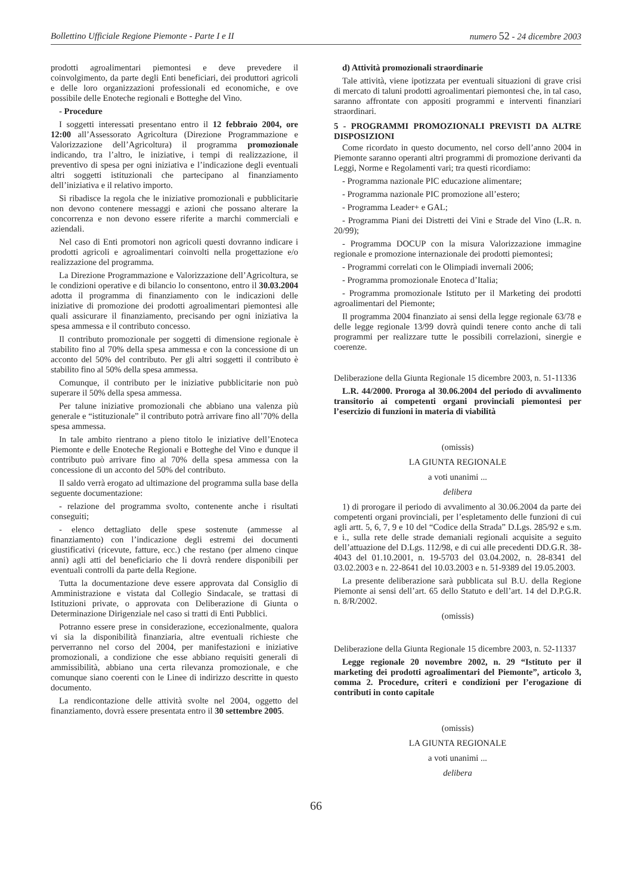Bollettino Ufficiale Regione Piemonte - Parte I e II numero 52 - 24 dicembre 2003
prodotti agroalimentari piemontesi e deve prevedere il coinvolgimento, da parte degli Enti beneficiari, dei produttori agricoli e delle loro organizzazioni professionali ed economiche, e ove possibile delle Enoteche regionali e Botteghe del Vino.
- Procedure
I soggetti interessati presentano entro il 12 febbraio 2004, ore 12:00 all’Assessorato Agricoltura (Direzione Programmazione e Valorizzazione dell’Agricoltura) il programma promozionale indicando, tra l’altro, le iniziative, i tempi di realizzazione, il preventivo di spesa per ogni iniziativa e l’indicazione degli eventuali altri soggetti istituzionali che partecipano al finanziamento dell’iniziativa e il relativo importo.
Si ribadisce la regola che le iniziative promozionali e pubblicitarie non devono contenere messaggi e azioni che possano alterare la concorrenza e non devono essere riferite a marchi commerciali e aziendali.
Nel caso di Enti promotori non agricoli questi dovranno indicare i prodotti agricoli e agroalimentari coinvolti nella progettazione e/o realizzazione del programma.
La Direzione Programmazione e Valorizzazione dell’Agricoltura, se le condizioni operative e di bilancio lo consentono, entro il 30.03.2004 adotta il programma di finanziamento con le indicazioni delle iniziative di promozione dei prodotti agroalimentari piemontesi alle quali assicurare il finanziamento, precisando per ogni iniziativa la spesa ammessa e il contributo concesso.
Il contributo promozionale per soggetti di dimensione regionale è stabilito fino al 70% della spesa ammessa e con la concessione di un acconto del 50% del contributo. Per gli altri soggetti il contributo è stabilito fino al 50% della spesa ammessa.
Comunque, il contributo per le iniziative pubblicitarie non può superare il 50% della spesa ammessa.
Per talune iniziative promozionali che abbiano una valenza più generale e “istituzionale” il contributo potrà arrivare fino all’70% della spesa ammessa.
In tale ambito rientrano a pieno titolo le iniziative dell’Enoteca Piemonte e delle Enoteche Regionali e Botteghe del Vino e dunque il contributo può arrivare fino al 70% della spesa ammessa con la concessione di un acconto del 50% del contributo.
Il saldo verrà erogato ad ultimazione del programma sulla base della seguente documentazione:
- relazione del programma svolto, contenente anche i risultati conseguiti;
- elenco dettagliato delle spese sostenute (ammesse al finanziamento) con l’indicazione degli estremi dei documenti giustificativi (ricevute, fatture, ecc.) che restano (per almeno cinque anni) agli atti del beneficiario che li dovrà rendere disponibili per eventuali controlli da parte della Regione.
Tutta la documentazione deve essere approvata dal Consiglio di Amministrazione e vistata dal Collegio Sindacale, se trattasi di Istituzioni private, o approvata con Deliberazione di Giunta o Determinazione Dirigenziale nel caso si tratti di Enti Pubblici.
Potranno essere prese in considerazione, eccezionalmente, qualora vi sia la disponibilità finanziaria, altre eventuali richieste che perverranno nel corso del 2004, per manifestazioni e iniziative promozionali, a condizione che esse abbiano requisiti generali di ammissibilità, abbiano una certa rilevanza promozionale, e che comunque siano coerenti con le Linee di indirizzo descritte in questo documento.
La rendicontazione delle attività svolte nel 2004, oggetto del finanziamento, dovrà essere presentata entro il 30 settembre 2005.
d) Attività promozionali straordinarie
Tale attività, viene ipotizzata per eventuali situazioni di grave crisi di mercato di taluni prodotti agroalimentari piemontesi che, in tal caso, saranno affrontate con appositi programmi e interventi finanziari straordinari.
5 - PROGRAMMI PROMOZIONALI PREVISTI DA ALTRE DISPOSIZIONI
Come ricordato in questo documento, nel corso dell’anno 2004 in Piemonte saranno operanti altri programmi di promozione derivanti da Leggi, Norme e Regolamenti vari; tra questi ricordiamo:
- Programma nazionale PIC educazione alimentare;
- Programma nazionale PIC promozione all’estero;
- Programma Leader+ e GAL;
- Programma Piani dei Distretti dei Vini e Strade del Vino (L.R. n. 20/99);
- Programma DOCUP con la misura Valorizzazione immagine regionale e promozione internazionale dei prodotti piemontesi;
- Programmi correlati con le Olimpiadi invernali 2006;
- Programma promozionale Enoteca d’Italia;
- Programma promozionale Istituto per il Marketing dei prodotti agroalimentari del Piemonte;
Il programma 2004 finanziato ai sensi della legge regionale 63/78 e delle legge regionale 13/99 dovrà quindi tenere conto anche di tali programmi per realizzare tutte le possibili correlazioni, sinergie e coerenze.
Deliberazione della Giunta Regionale 15 dicembre 2003, n. 51-11336
L.R. 44/2000. Proroga al 30.06.2004 del periodo di avvalimento transitorio ai competenti organi provinciali piemontesi per l’esercizio di funzioni in materia di viabilità
(omissis)
LA GIUNTA REGIONALE
a voti unanimi ...
delibera
1) di prorogare il periodo di avvalimento al 30.06.2004 da parte dei competenti organi provinciali, per l’espletamento delle funzioni di cui agli artt. 5, 6, 7, 9 e 10 del “Codice della Strada” D.Lgs. 285/92 e s.m. e i., sulla rete delle strade demaniali regionali acquisite a seguito dell’attuazione del D.Lgs. 112/98, e di cui alle precedenti DD.G.R. 38-4043 del 01.10.2001, n. 19-5703 del 03.04.2002, n. 28-8341 del 03.02.2003 e n. 22-8641 del 10.03.2003 e n. 51-9389 del 19.05.2003.
La presente deliberazione sarà pubblicata sul B.U. della Regione Piemonte ai sensi dell’art. 65 dello Statuto e dell’art. 14 del D.P.G.R. n. 8/R/2002.
(omissis)
Deliberazione della Giunta Regionale 15 dicembre 2003, n. 52-11337
Legge regionale 20 novembre 2002, n. 29 “Istituto per il marketing dei prodotti agroalimentari del Piemonte”, articolo 3, comma 2. Procedure, criteri e condizioni per l’erogazione di contributi in conto capitale
(omissis)
LA GIUNTA REGIONALE
a voti unanimi ...
delibera
66